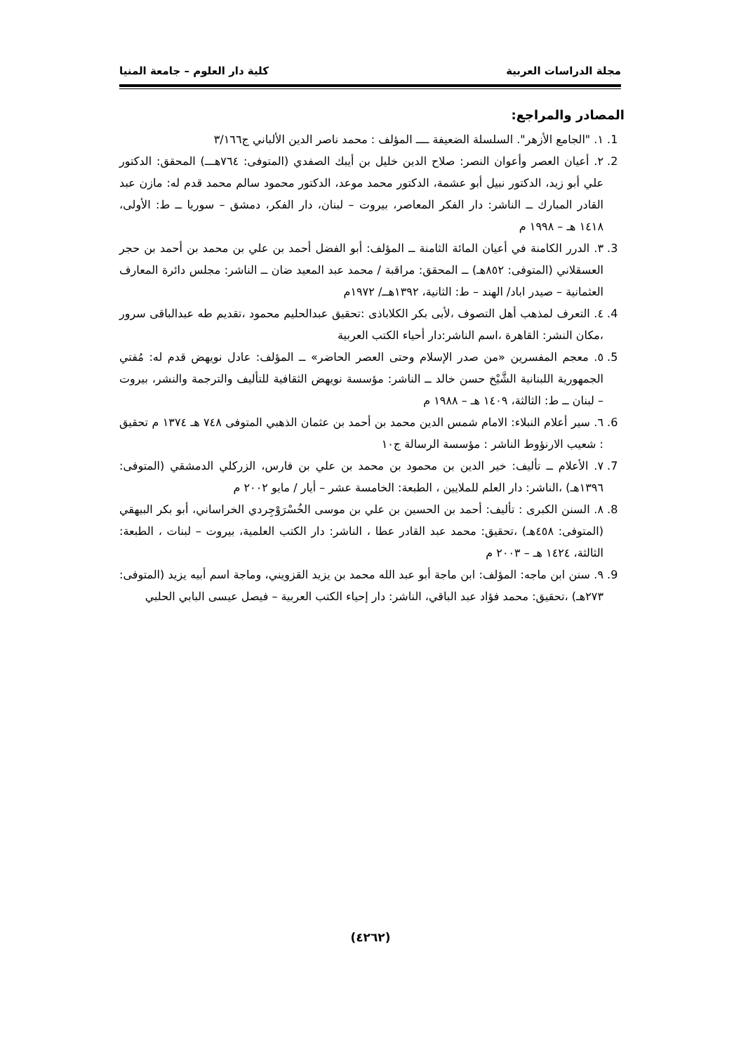مجلة الدراسات العربية كلية دار العلوم – جامعة المنيا
المصادر والمراجع:
1. ١. "الجامع الأزهر". السلسلة الضعيفة ــــ المؤلف : محمد ناصر الدين الألباني ج٣/١٦٦
2. ٢. أعيان العصر وأعوان النصر: صلاح الدين خليل بن أيبك الصفدي (المتوفى: ٧٦٤هـــ) المحقق: الدكتور علي أبو زيد، الدكتور نبيل أبو عشمة، الدكتور محمد موعد، الدكتور محمود سالم محمد قدم له: مازن عبد القادر المبارك ــ الناشر: دار الفكر المعاصر، بيروت – لبنان، دار الفكر، دمشق – سوريا ــ ط: الأولى، ١٤١٨ هـ – ١٩٩٨ م
3. ٣. الدرر الكامنة في أعيان المائة الثامنة ــ المؤلف: أبو الفضل أحمد بن علي بن محمد بن أحمد بن حجر العسقلاني (المتوفى: ٨٥٢هـ) ــ المحقق: مراقبة / محمد عبد المعيد ضان ــ الناشر: مجلس دائرة المعارف العثمانية – صيدر اباد/ الهند – ط: الثانية، ١٣٩٢هــ/ ١٩٧٢م
4. ٤. التعرف لمذهب أهل التصوف ،لأبى بكر الكلاباذى :تحقيق عبدالحليم محمود ،تقديم طه عبدالباقى سرور ،مكان النشر: القاهرة ،اسم الناشر:دار أحياء الكتب العربية
5. ٥. معجم المفسرين «من صدر الإسلام وحتى العصر الحاضر» ــ المؤلف: عادل نويهض قدم له: مُفتي الجمهورية اللبنانية الشَّيْخ حسن خالد ــ الناشر: مؤسسة نويهض الثقافية للتأليف والترجمة والنشر، بيروت – لبنان ــ ط: الثالثة، ١٤٠٩ هـ – ١٩٨٨ م
6. ٦. سير أعلام النبلاء: الامام شمس الدين محمد بن أحمد بن عثمان الذهبي المتوفى ٧٤٨ هـ ١٣٧٤ م تحقيق : شعيب الارنؤوط الناشر : مؤسسة الرسالة ج١٠
7. ٧. الأعلام ــ تأليف: خير الدين بن محمود بن محمد بن علي بن فارس، الزركلي الدمشقي (المتوفى: ١٣٩٦هـ) ،الناشر: دار العلم للملايين ، الطبعة: الخامسة عشر – أيار / مايو ٢٠٠٢ م
8. ٨. السنن الكبرى : تأليف: أحمد بن الحسين بن علي بن موسى الخُسْرَوْجِردي الخراساني، أبو بكر البيهقي (المتوفى: ٤٥٨هـ) ،تحقيق: محمد عبد القادر عطا ، الناشر: دار الكتب العلمية، بيروت – لبنات ، الطبعة: الثالثة، ١٤٢٤ هـ – ٢٠٠٣ م
9. ٩. سنن ابن ماجه: المؤلف: ابن ماجة أبو عبد الله محمد بن يزيد القزويني، وماجة اسم أبيه يزيد (المتوفى: ٢٧٣هـ) ،تحقيق: محمد فؤاد عبد الباقي، الناشر: دار إحياء الكتب العربية – فيصل عيسى البابي الحلبي
(٤٢٦٢)